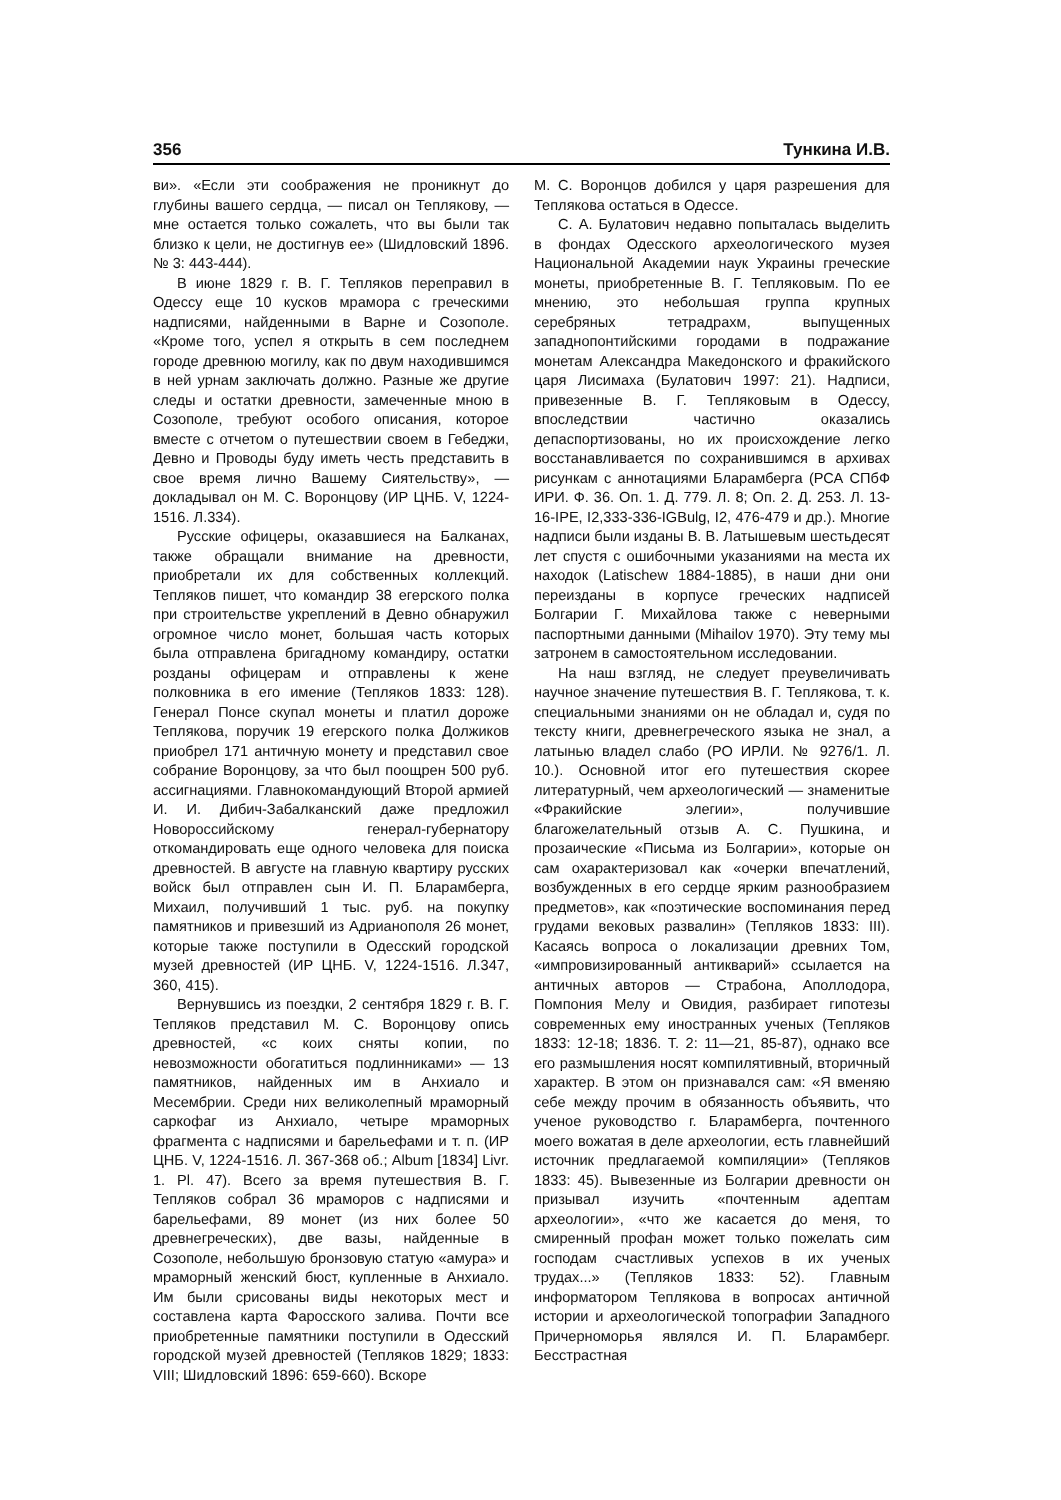356 Тункина И.В.
ви». «Если эти соображения не проникнут до глубины вашего сердца, — писал он Теплякову, — мне остается только сожалеть, что вы были так близко к цели, не достигнув ее» (Шидловский 1896. № 3: 443-444).
В июне 1829 г. В. Г. Тепляков переправил в Одессу еще 10 кусков мрамора с греческими надписями, найденными в Варне и Созополе. «Кроме того, успел я открыть в сем последнем городе древнюю могилу, как по двум находившимся в ней урнам заключать должно. Разные же другие следы и остатки древности, замеченные мною в Созополе, требуют особого описания, которое вместе с отчетом о путешествии своем в Гебеджи, Девно и Проводы буду иметь честь представить в свое время лично Вашему Сиятельству», — докладывал он М. С. Воронцову (ИР ЦНБ. V, 1224-1516. Л.334).
Русские офицеры, оказавшиеся на Балканах, также обращали внимание на древности, приобретали их для собственных коллекций. Тепляков пишет, что командир 38 егерского полка при строительстве укреплений в Девно обнаружил огромное число монет, большая часть которых была отправлена бригадному командиру, остатки розданы офицерам и отправлены к жене полковника в его имение (Тепляков 1833: 128). Генерал Понсе скупал монеты и платил дороже Теплякова, поручик 19 егерского полка Должиков приобрел 171 античную монету и представил свое собрание Воронцову, за что был поощрен 500 руб. ассигнациями. Главнокомандующий Второй армией И. И. Дибич-Забалканский даже предложил Новороссийскому генерал-губернатору откомандировать еще одного человека для поиска древностей. В августе на главную квартиру русских войск был отправлен сын И. П. Бларамберга, Михаил, получивший 1 тыс. руб. на покупку памятников и привезший из Адрианополя 26 монет, которые также поступили в Одесский городской музей древностей (ИР ЦНБ. V, 1224-1516. Л.347, 360, 415).
Вернувшись из поездки, 2 сентября 1829 г. В. Г. Тепляков представил М. С. Воронцову опись древностей, «с коих сняты копии, по невозможности обогатиться подлинниками» — 13 памятников, найденных им в Анхиало и Месембрии. Среди них великолепный мраморный саркофаг из Анхиало, четыре мраморных фрагмента с надписями и барельефами и т. п. (ИР ЦНБ. V, 1224-1516. Л. 367-368 об.; Album [1834] Livr. 1. Pl. 47). Всего за время путешествия В. Г. Тепляков собрал 36 мраморов с надписями и барельефами, 89 монет (из них более 50 древнегреческих), две вазы, найденные в Созополе, небольшую бронзовую статую «амура» и мраморный женский бюст, купленные в Анхиало. Им были срисованы виды некоторых мест и составлена карта Фаросского залива. Почти все приобретенные памятники поступили в Одесский городской музей древностей (Тепляков 1829; 1833: VIII; Шидловский 1896: 659-660). Вскоре
М. С. Воронцов добился у царя разрешения для Теплякова остаться в Одессе.
С. А. Булатович недавно попыталась выделить в фондах Одесского археологического музея Национальной Академии наук Украины греческие монеты, приобретенные В. Г. Тепляковым. По ее мнению, это небольшая группа крупных серебряных тетрадрахм, выпущенных западнопонтийскими городами в подражание монетам Александра Македонского и фракийского царя Лисимаха (Булатович 1997: 21). Надписи, привезенные В. Г. Тепляковым в Одессу, впоследствии частично оказались депаспортизованы, но их происхождение легко восстанавливается по сохранившимся в архивах рисункам с аннотациями Бларамберга (РСА СПбФ ИРИ. Ф. 36. Оп. 1. Д. 779. Л. 8; Оп. 2. Д. 253. Л. 13-16-IPE, I2,333-336-IGBulg, I2, 476-479 и др.). Многие надписи были изданы В. В. Латышевым шестьдесят лет спустя с ошибочными указаниями на места их находок (Latischew 1884-1885), в наши дни они переизданы в корпусе греческих надписей Болгарии Г. Михайлова также с неверными паспортными данными (Mihailov 1970). Эту тему мы затронем в самостоятельном исследовании.
На наш взгляд, не следует преувеличивать научное значение путешествия В. Г. Теплякова, т. к. специальными знаниями он не обладал и, судя по тексту книги, древнегреческого языка не знал, а латынью владел слабо (РО ИРЛИ. № 9276/1. Л. 10.). Основной итог его путешествия скорее литературный, чем археологический — знаменитые «Фракийские элегии», получившие благожелательный отзыв А. С. Пушкина, и прозаические «Письма из Болгарии», которые он сам охарактеризовал как «очерки впечатлений, возбужденных в его сердце ярким разнообразием предметов», как «поэтические воспоминания перед грудами вековых развалин» (Тепляков 1833: III). Касаясь вопроса о локализации древних Том, «импровизированный антикварий» ссылается на античных авторов — Страбона, Аполлодора, Помпония Мелу и Овидия, разбирает гипотезы современных ему иностранных ученых (Тепляков 1833: 12-18; 1836. Т. 2: 11—21, 85-87), однако все его размышления носят компилятивный, вторичный характер. В этом он признавался сам: «Я вменяю себе между прочим в обязанность объявить, что ученое руководство г. Бларамберга, почтенного моего вожатая в деле археологии, есть главнейший источник предлагаемой компиляции» (Тепляков 1833: 45). Вывезенные из Болгарии древности он призывал изучить «почтенным адептам археологии», «что же касается до меня, то смиренный профан может только пожелать сим господам счастливых успехов в их ученых трудах...» (Тепляков 1833: 52). Главным информатором Теплякова в вопросах античной истории и археологической топографии Западного Причерноморья являлся И. П. Бларамберг. Бесстрастная